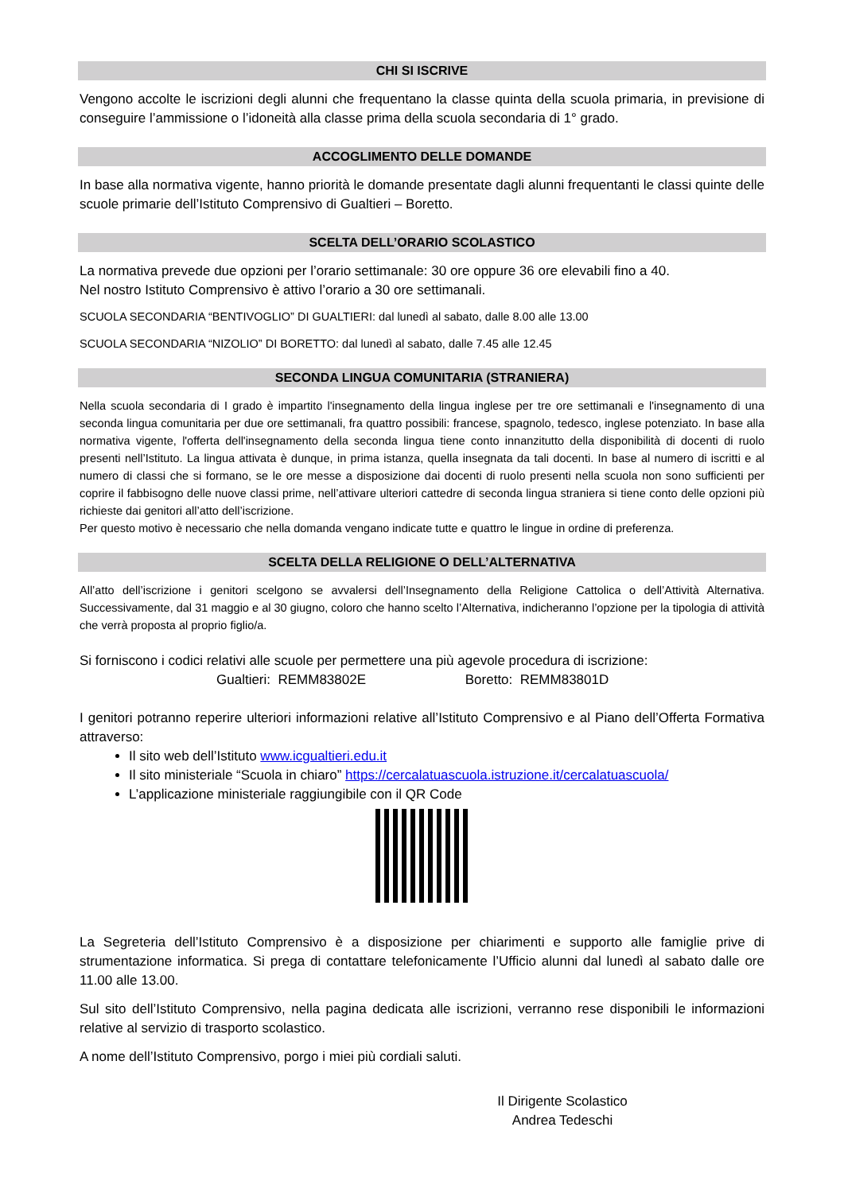CHI SI ISCRIVE
Vengono accolte le iscrizioni degli alunni che frequentano la classe quinta della scuola primaria, in previsione di conseguire l’ammissione o l’idoneità alla classe prima della scuola secondaria di 1° grado.
ACCOGLIMENTO DELLE DOMANDE
In base alla normativa vigente, hanno priorità le domande presentate dagli alunni frequentanti le classi quinte delle scuole primarie dell’Istituto Comprensivo di Gualtieri – Boretto.
SCELTA DELL’ORARIO SCOLASTICO
La normativa prevede due opzioni per l’orario settimanale: 30 ore oppure 36 ore elevabili fino a 40.
Nel nostro Istituto Comprensivo è attivo l’orario a 30 ore settimanali.
SCUOLA SECONDARIA “BENTIVOGLIO” DI GUALTIERI: dal lunedì al sabato, dalle 8.00 alle 13.00
SCUOLA SECONDARIA “NIZOLIO” DI BORETTO: dal lunedì al sabato, dalle 7.45 alle 12.45
SECONDA LINGUA COMUNITARIA (STRANIERA)
Nella scuola secondaria di I grado è impartito l'insegnamento della lingua inglese per tre ore settimanali e l'insegnamento di una seconda lingua comunitaria per due ore settimanali, fra quattro possibili: francese, spagnolo, tedesco, inglese potenziato. In base alla normativa vigente, l'offerta dell'insegnamento della seconda lingua tiene conto innanzitutto della disponibilità di docenti di ruolo presenti nell’Istituto. La lingua attivata è dunque, in prima istanza, quella insegnata da tali docenti. In base al numero di iscritti e al numero di classi che si formano, se le ore messe a disposizione dai docenti di ruolo presenti nella scuola non sono sufficienti per coprire il fabbisogno delle nuove classi prime, nell’attivare ulteriori cattedre di seconda lingua straniera si tiene conto delle opzioni più richieste dai genitori all’atto dell’iscrizione.
Per questo motivo è necessario che nella domanda vengano indicate tutte e quattro le lingue in ordine di preferenza.
SCELTA DELLA RELIGIONE O DELL’ALTERNATIVA
All’atto dell’iscrizione i genitori scelgono se avvalersi dell’Insegnamento della Religione Cattolica o dell’Attività Alternativa. Successivamente, dal 31 maggio e al 30 giugno, coloro che hanno scelto l’Alternativa, indicheranno l’opzione per la tipologia di attività che verrà proposta al proprio figlio/a.
Si forniscono i codici relativi alle scuole per permettere una più agevole procedura di iscrizione:
Gualtieri: REMM83802E Boretto: REMM83801D
I genitori potranno reperire ulteriori informazioni relative all’Istituto Comprensivo e al Piano dell’Offerta Formativa attraverso:
Il sito web dell’Istituto www.icgualtieri.edu.it
Il sito ministeriale “Scuola in chiaro” https://cercalatuascuola.istruzione.it/cercalatuascuola/
L’applicazione ministeriale raggiungibile con il QR Code
La Segreteria dell’Istituto Comprensivo è a disposizione per chiarimenti e supporto alle famiglie prive di strumentazione informatica. Si prega di contattare telefonicamente l’Ufficio alunni dal lunedì al sabato dalle ore 11.00 alle 13.00.
Sul sito dell’Istituto Comprensivo, nella pagina dedicata alle iscrizioni, verranno rese disponibili le informazioni relative al servizio di trasporto scolastico.
A nome dell’Istituto Comprensivo, porgo i miei più cordiali saluti.
Il Dirigente Scolastico
Andrea Tedeschi